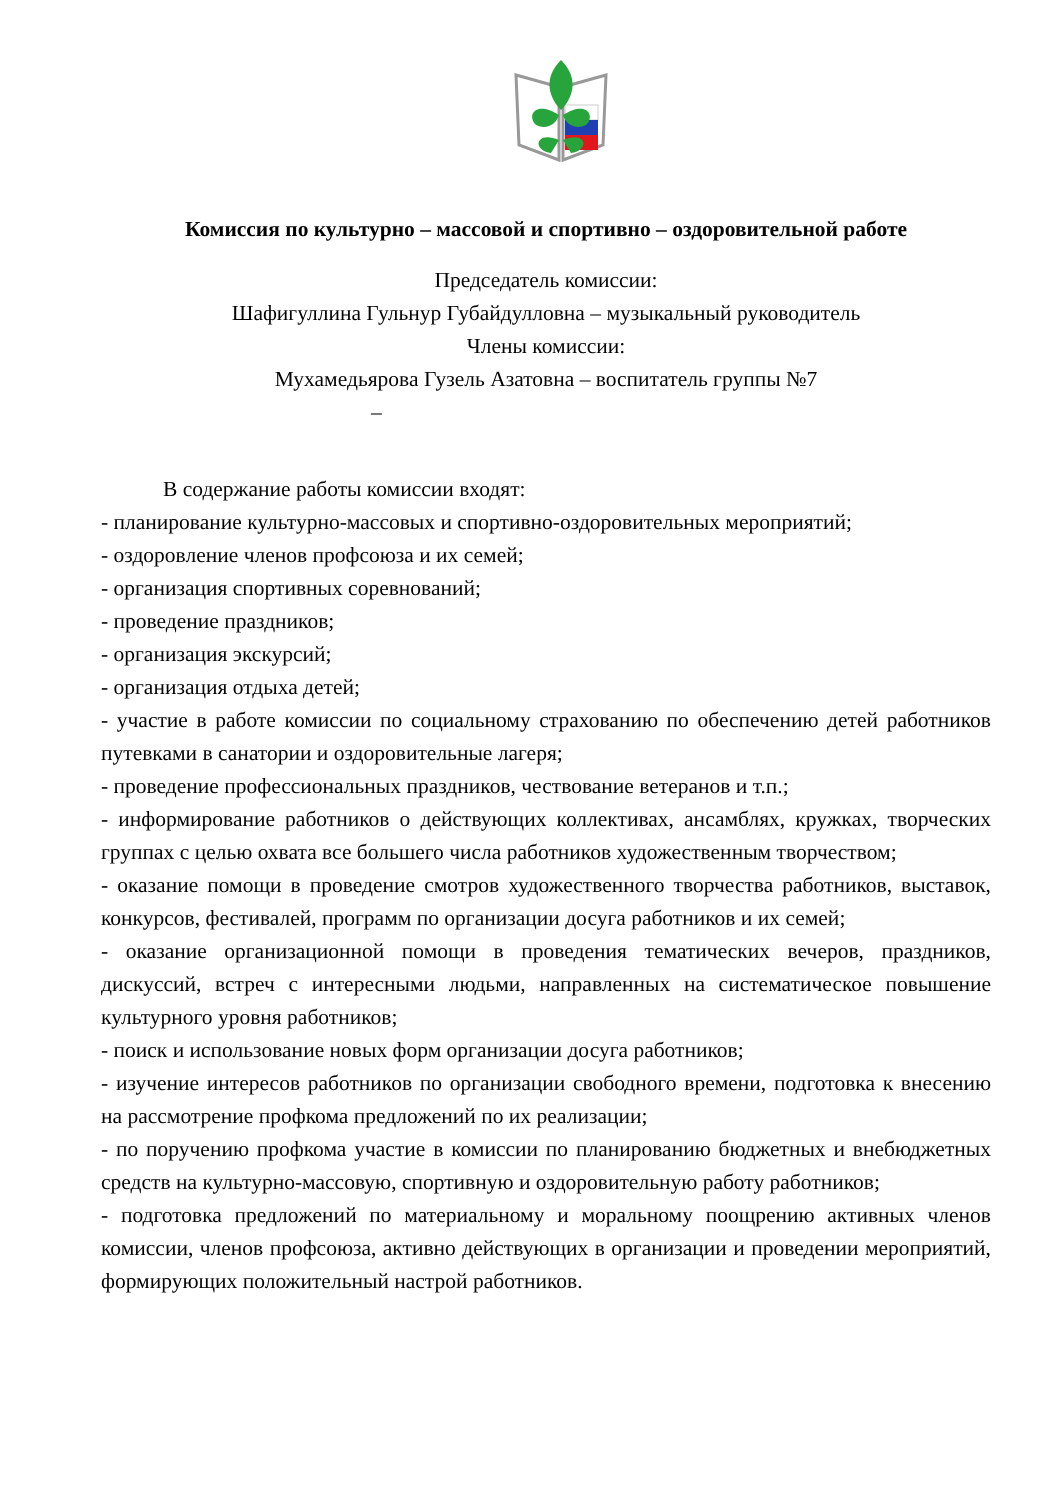Комиссия по культурно – массовой и спортивно – оздоровительной работе
Председатель комиссии:
Шафигуллина Гульнур Губайдулловна – музыкальный руководитель
Члены комиссии:
Мухамедьярова Гузель Азатовна – воспитатель группы №7
–
В содержание работы комиссии входят:
- планирование культурно-массовых и спортивно-оздоровительных мероприятий;
- оздоровление членов профсоюза и их семей;
- организация спортивных соревнований;
- проведение праздников;
- организация экскурсий;
- организация отдыха детей;
- участие в работе комиссии по социальному страхованию по обеспечению детей работников путевками в санатории и оздоровительные лагеря;
- проведение профессиональных праздников, чествование ветеранов и т.п.;
- информирование работников о действующих коллективах, ансамблях, кружках, творческих группах с целью охвата все большего числа работников художественным творчеством;
- оказание помощи в проведение смотров художественного творчества работников, выставок, конкурсов, фестивалей, программ по организации досуга работников и их семей;
- оказание организационной помощи в проведения тематических вечеров, праздников, дискуссий, встреч с интересными людьми, направленных на систематическое повышение культурного уровня работников;
- поиск и использование новых форм организации досуга работников;
- изучение интересов работников по организации свободного времени, подготовка к внесению на рассмотрение профкома предложений по их реализации;
- по поручению профкома участие в комиссии по планированию бюджетных и внебюджетных средств на культурно-массовую, спортивную и оздоровительную работу работников;
- подготовка предложений по материальному и моральному поощрению активных членов комиссии, членов профсоюза, активно действующих в организации и проведении мероприятий, формирующих положительный настрой работников.